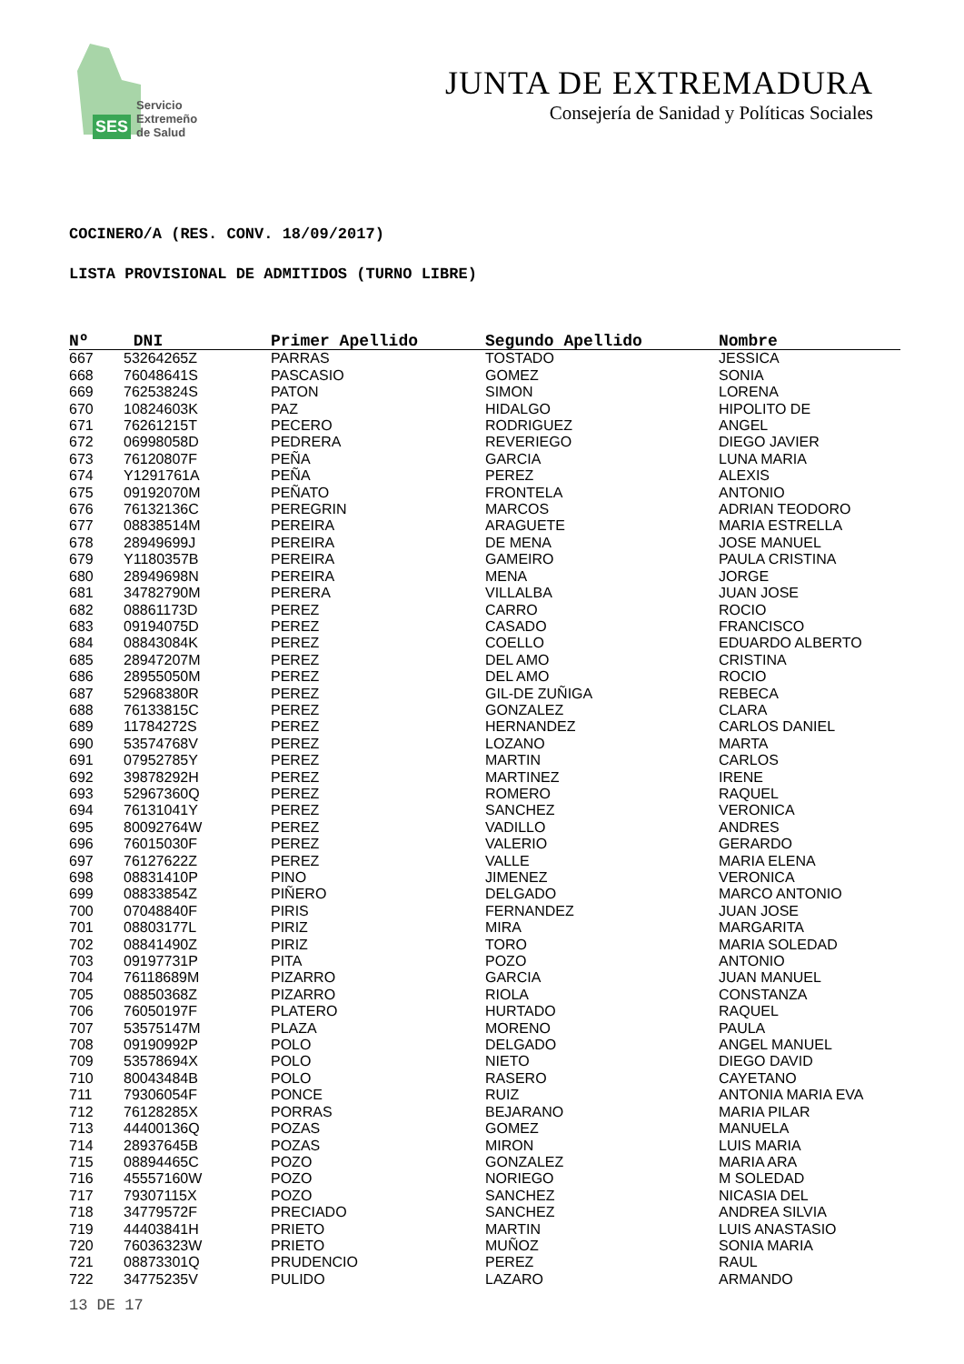SES Servicio
Extremeño
de Salud
JUNTA DE EXTREMADURA
Consejería de Sanidad y Políticas Sociales
COCINERO/A (RES. CONV. 18/09/2017)
LISTA PROVISIONAL DE ADMITIDOS (TURNO LIBRE)
| Nº | DNI | Primer Apellido | Segundo Apellido | Nombre |
| --- | --- | --- | --- | --- |
| 667 | 53264265Z | PARRAS | TOSTADO | JESSICA |
| 668 | 76048641S | PASCASIO | GOMEZ | SONIA |
| 669 | 76253824S | PATON | SIMON | LORENA |
| 670 | 10824603K | PAZ | HIDALGO | HIPOLITO DE |
| 671 | 76261215T | PECERO | RODRIGUEZ | ANGEL |
| 672 | 06998058D | PEDRERA | REVERIEGO | DIEGO JAVIER |
| 673 | 76120807F | PEÑA | GARCIA | LUNA MARIA |
| 674 | Y1291761A | PEÑA | PEREZ | ALEXIS |
| 675 | 09192070M | PEÑATO | FRONTELA | ANTONIO |
| 676 | 76132136C | PEREGRIN | MARCOS | ADRIAN TEODORO |
| 677 | 08838514M | PEREIRA | ARAGUETE | MARIA ESTRELLA |
| 678 | 28949699J | PEREIRA | DE MENA | JOSE MANUEL |
| 679 | Y1180357B | PEREIRA | GAMEIRO | PAULA CRISTINA |
| 680 | 28949698N | PEREIRA | MENA | JORGE |
| 681 | 34782790M | PERERA | VILLALBA | JUAN JOSE |
| 682 | 08861173D | PEREZ | CARRO | ROCIO |
| 683 | 09194075D | PEREZ | CASADO | FRANCISCO |
| 684 | 08843084K | PEREZ | COELLO | EDUARDO ALBERTO |
| 685 | 28947207M | PEREZ | DEL AMO | CRISTINA |
| 686 | 28955050M | PEREZ | DEL AMO | ROCIO |
| 687 | 52968380R | PEREZ | GIL-DE ZUÑIGA | REBECA |
| 688 | 76133815C | PEREZ | GONZALEZ | CLARA |
| 689 | 11784272S | PEREZ | HERNANDEZ | CARLOS DANIEL |
| 690 | 53574768V | PEREZ | LOZANO | MARTA |
| 691 | 07952785Y | PEREZ | MARTIN | CARLOS |
| 692 | 39878292H | PEREZ | MARTINEZ | IRENE |
| 693 | 52967360Q | PEREZ | ROMERO | RAQUEL |
| 694 | 76131041Y | PEREZ | SANCHEZ | VERONICA |
| 695 | 80092764W | PEREZ | VADILLO | ANDRES |
| 696 | 76015030F | PEREZ | VALERIO | GERARDO |
| 697 | 76127622Z | PEREZ | VALLE | MARIA ELENA |
| 698 | 08831410P | PINO | JIMENEZ | VERONICA |
| 699 | 08833854Z | PIÑERO | DELGADO | MARCO ANTONIO |
| 700 | 07048840F | PIRIS | FERNANDEZ | JUAN JOSE |
| 701 | 08803177L | PIRIZ | MIRA | MARGARITA |
| 702 | 08841490Z | PIRIZ | TORO | MARIA SOLEDAD |
| 703 | 09197731P | PITA | POZO | ANTONIO |
| 704 | 76118689M | PIZARRO | GARCIA | JUAN MANUEL |
| 705 | 08850368Z | PIZARRO | RIOLA | CONSTANZA |
| 706 | 76050197F | PLATERO | HURTADO | RAQUEL |
| 707 | 53575147M | PLAZA | MORENO | PAULA |
| 708 | 09190992P | POLO | DELGADO | ANGEL MANUEL |
| 709 | 53578694X | POLO | NIETO | DIEGO DAVID |
| 710 | 80043484B | POLO | RASERO | CAYETANO |
| 711 | 79306054F | PONCE | RUIZ | ANTONIA MARIA EVA |
| 712 | 76128285X | PORRAS | BEJARANO | MARIA PILAR |
| 713 | 44400136Q | POZAS | GOMEZ | MANUELA |
| 714 | 28937645B | POZAS | MIRON | LUIS MARIA |
| 715 | 08894465C | POZO | GONZALEZ | MARIA ARA |
| 716 | 45557160W | POZO | NORIEGO | M SOLEDAD |
| 717 | 79307115X | POZO | SANCHEZ | NICASIA DEL |
| 718 | 34779572F | PRECIADO | SANCHEZ | ANDREA SILVIA |
| 719 | 44403841H | PRIETO | MARTIN | LUIS ANASTASIO |
| 720 | 76036323W | PRIETO | MUÑOZ | SONIA MARIA |
| 721 | 08873301Q | PRUDENCIO | PEREZ | RAUL |
| 722 | 34775235V | PULIDO | LAZARO | ARMANDO |
13 DE 17